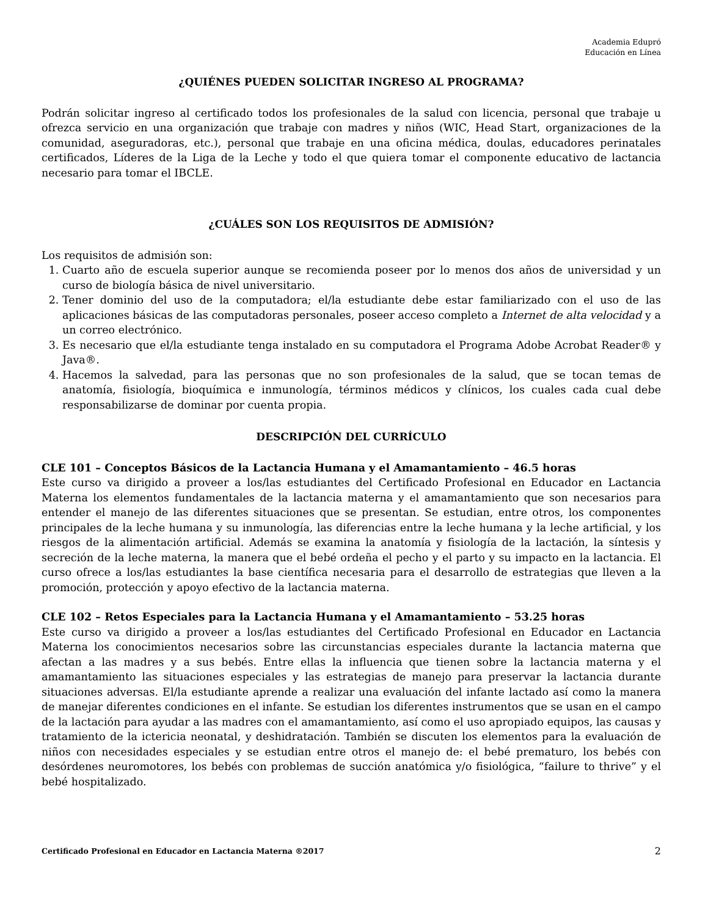Academia Edupró
Educación en Línea
¿QUIÉNES PUEDEN SOLICITAR INGRESO AL PROGRAMA?
Podrán solicitar ingreso al certificado todos los profesionales de la salud con licencia, personal que trabaje u ofrezca servicio en una organización que trabaje con madres y niños (WIC, Head Start, organizaciones de la comunidad, aseguradoras, etc.), personal que trabaje en una oficina médica, doulas, educadores perinatales certificados, Líderes de la Liga de la Leche y todo el que quiera tomar el componente educativo de lactancia necesario para tomar el IBCLE.
¿CUÁLES SON LOS REQUISITOS DE ADMISIÓN?
Los requisitos de admisión son:
1. Cuarto año de escuela superior aunque se recomienda poseer por lo menos dos años de universidad y un curso de biología básica de nivel universitario.
2. Tener dominio del uso de la computadora; el/la estudiante debe estar familiarizado con el uso de las aplicaciones básicas de las computadoras personales, poseer acceso completo a Internet de alta velocidad y a un correo electrónico.
3. Es necesario que el/la estudiante tenga instalado en su computadora el Programa Adobe Acrobat Reader® y Java®.
4. Hacemos la salvedad, para las personas que no son profesionales de la salud, que se tocan temas de anatomía, fisiología, bioquímica e inmunología, términos médicos y clínicos, los cuales cada cual debe responsabilizarse de dominar por cuenta propia.
DESCRIPCIÓN DEL CURRÍCULO
CLE 101 – Conceptos Básicos de la Lactancia Humana y el Amamantamiento – 46.5 horas
Este curso va dirigido a proveer a los/las estudiantes del Certificado Profesional en Educador en Lactancia Materna los elementos fundamentales de la lactancia materna y el amamantamiento que son necesarios para entender el manejo de las diferentes situaciones que se presentan. Se estudian, entre otros, los componentes principales de la leche humana y su inmunología, las diferencias entre la leche humana y la leche artificial, y los riesgos de la alimentación artificial. Además se examina la anatomía y fisiología de la lactación, la síntesis y secreción de la leche materna, la manera que el bebé ordeña el pecho y el parto y su impacto en la lactancia. El curso ofrece a los/las estudiantes la base científica necesaria para el desarrollo de estrategias que lleven a la promoción, protección y apoyo efectivo de la lactancia materna.
CLE 102 – Retos Especiales para la Lactancia Humana y el Amamantamiento – 53.25 horas
Este curso va dirigido a proveer a los/las estudiantes del Certificado Profesional en Educador en Lactancia Materna los conocimientos necesarios sobre las circunstancias especiales durante la lactancia materna que afectan a las madres y a sus bebés. Entre ellas la influencia que tienen sobre la lactancia materna y el amamantamiento las situaciones especiales y las estrategias de manejo para preservar la lactancia durante situaciones adversas. El/la estudiante aprende a realizar una evaluación del infante lactado así como la manera de manejar diferentes condiciones en el infante. Se estudian los diferentes instrumentos que se usan en el campo de la lactación para ayudar a las madres con el amamantamiento, así como el uso apropiado equipos, las causas y tratamiento de la ictericia neonatal, y deshidratación. También se discuten los elementos para la evaluación de niños con necesidades especiales y se estudian entre otros el manejo de: el bebé prematuro, los bebés con desórdenes neuromotores, los bebés con problemas de succión anatómica y/o fisiológica, “failure to thrive” y el bebé hospitalizado.
Certificado Profesional en Educador en Lactancia Materna ®2017 2